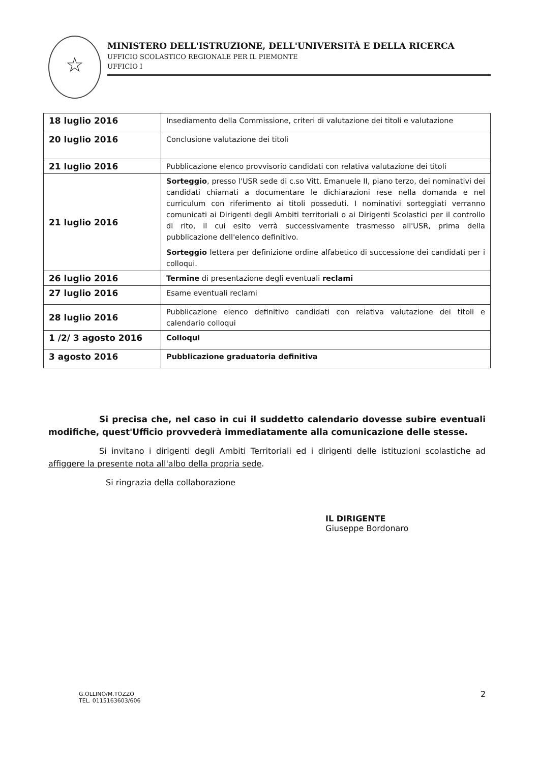☆
MINISTERO DELL'ISTRUZIONE, DELL'UNIVERSITÀ E DELLA RICERCA
UFFICIO SCOLASTICO REGIONALE PER IL PIEMONTE
UFFICIO I
| 18 luglio 2016 | Insediamento della Commissione, criteri di valutazione dei titoli e valutazione |
| 20 luglio 2016 | Conclusione valutazione dei titoli |
| 21 luglio 2016 | Pubblicazione elenco provvisorio candidati con relativa valutazione dei titoli |
| 21 luglio 2016 | Sorteggio , presso l'USR sede di c.so Vitt. Emanuele II, piano terzo, dei nominativi dei candidati chiamati a documentare le dichiarazioni rese nella domanda e nel curriculum con riferimento ai titoli posseduti. I nominativi sorteggiati verranno comunicati ai Dirigenti degli Ambiti territoriali o ai Dirigenti Scolastici per il controllo di rito, il cui esito verrà successivamente trasmesso all'USR, prima della pubblicazione dell'elenco definitivo. Sorteggio lettera per definizione ordine alfabetico di successione dei candidati per i colloqui. |
| 26 luglio 2016 | Termine di presentazione degli eventuali reclami |
| 27 luglio 2016 | Esame eventuali reclami |
| 28 luglio 2016 | Pubblicazione elenco definitivo candidati con relativa valutazione dei titoli e calendario colloqui |
| 1 /2/ 3 agosto 2016 | Colloqui |
| 3 agosto 2016 | Pubblicazione graduatoria definitiva |
Si precisa che, nel caso in cui il suddetto calendario dovesse subire eventuali modifiche, quest'Ufficio provvederà immediatamente alla comunicazione delle stesse.
Si invitano i dirigenti degli Ambiti Territoriali ed i dirigenti delle istituzioni scolastiche ad affiggere la presente nota all'albo della propria sede.
Si ringrazia della collaborazione
IL DIRIGENTE
Giuseppe Bordonaro
G.OLLINO/M.TOZZO
TEL. 0115163603/606
2